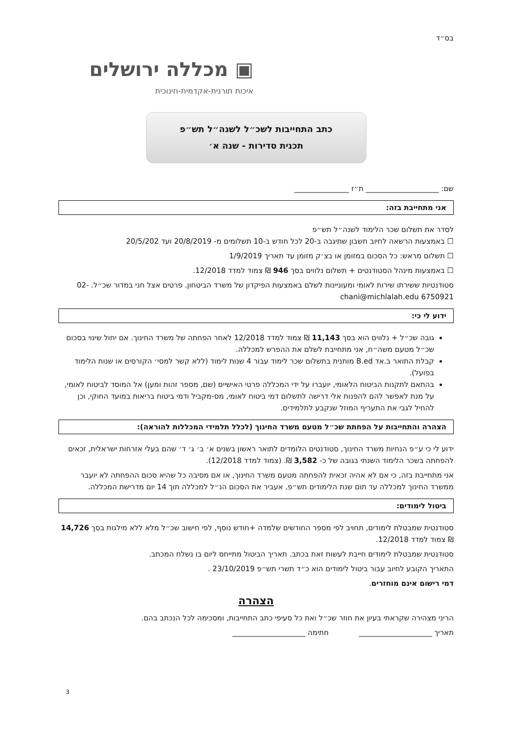בס״ד
▣ מכללה ירושלים
איכות תורנית-אקדמית-חינוכית
כתב התחייבות לשכ״ל לשנה״ל תש״פ
תכנית סדירות - שנה א׳
שם: ____________________ ת״ז _______________
אני מתחייבת בזה:
לסדר את תשלום שכר הלימוד לשנה״ל תש״פ
☐ באמצעות הרשאה לחיוב חשבון שתיגבה ב-20 לכל חודש ב-10 תשלומים מ- 20/8/2019 ועד 20/5/202
☐ תשלום מראש: כל הסכום במזומן או בצ׳ק מזומן עד תאריך 1/9/2019
☐ באמצעות מינהל הסטודנטים + תשלום נלווים בסך 946 ₪ צמוד למדד 12/2018.
סטודנטיות ששירתו שירות לאומי ומעוניינות לשלם באמצעות הפיקדון של משרד הביטחון. פרטים אצל חני במדור שכ״ל. 02-6750921 chani@michlalah.edu
ידוע לי כי:
גובה שכ״ל + נלווים הוא בסך 11,143 ₪ צמוד למדד 12/2018 לאחר הפחתה של משרד החינוך. אם יחול שינוי בסכום שכ״ל מטעם משה״ח, אני מתחייבת לשלם את ההפרש למכללה.
קבלת התואר ב.אד B.ed מותנית בתשלום שכר לימוד עבור 4 שנות לימוד (ללא קשר למסי׳ הקורסים או שנות הלימוד בפועל).
בהתאם לתקנות הביטוח הלאומי, יועברו על ידי המכללה פרטי האישיים (שם, מספר זהות ומען) אל המוסד לביטוח לאומי, על מנת לאפשר להם להפנות אלי דרישה לתשלום דמי ביטוח לאומי, מס-מקביל ודמי ביטוח בריאות במועד החוקי, וכן להחיל לגבי את התעריף המוזל שנקבע לתלמידים.
הצהרה והתחייבות על הפחתת שכ״ל מטעם משרד החינוך (לכלל תלמידי המכללות להוראה):
ידוע לי כי ע״פ הנחיות משרד החינוך, סטודנטים הלומדים לתואר ראשון בשנים א׳ ב׳ ג׳ ד׳ שהם בעלי אזרחות ישראלית, זכאים להפחתה בשכר הלימוד השנתי בגובה של כ- 3,582 ₪. (צמוד למדד 12/2018).
אני מתחייבת בזה, כי אם לא אהיה זכאית להפחתה מטעם משרד החינוך, או אם מסיבה כל שהיא סכום ההפחתה לא יועבר ממשרד החינוך למכללה עד תום שנת הלימודים תש״פ, אעביר את הסכום הנ״ל למכללה תוך 14 יום מדרישת המכללה.
ביטול לימודים:
סטודנטית שמבטלת לימודים, תחויב לפי מספר החודשים שלמדה +חודש נוסף, לפי חישוב שכ״ל מלא ללא מילגות בסך 14,726 ₪ צמוד למדד 12/2018.
סטודנטית שמבטלת לימודים חייבת לעשות זאת בכתב. תאריך הביטול מתייחס ליום בו נשלח המכתב.
התאריך הקובע לחיוב עבור ביטול לימודים הוא כ״ד תשרי תש״פ 23/10/2019 .
דמי רישום אינם מוחזרים.
הצהרה
הריני מצהירה שקראתי בעיון את חוזר שכ״ל ואת כל סעיפי כתב התחייבות, ומסכימה לכל הנכתב בהם.
תאריך ____________________ חתימה ____________________
3